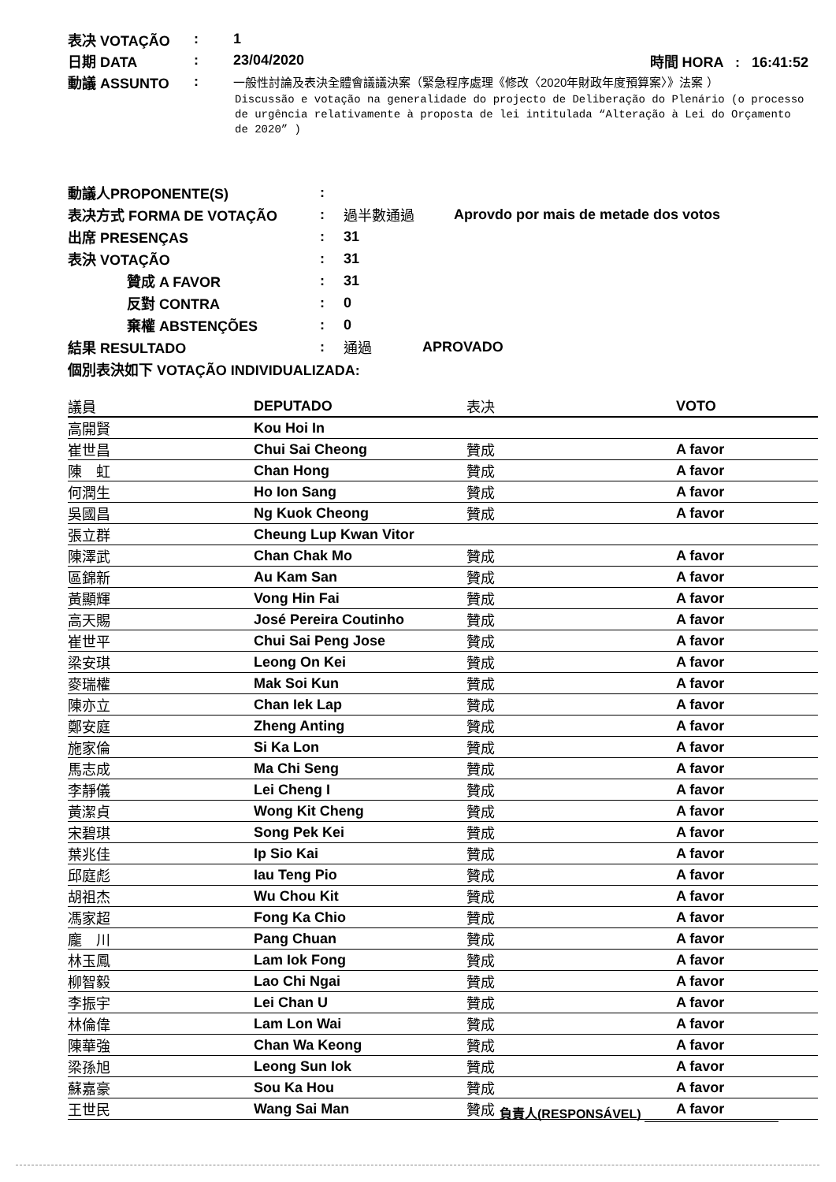表决 VOTAÇÃO: 1
日期 DATA: 23/04/2020 時間 HORA : 16:41:52
動議 ASSUNTO: 一般性討論及表決全體會議議決案（緊急程序處理《修改〈2020年財政年度預算案〉》法案 ）
Discussão e votação na generalidade do projecto de Deliberação do Plenário (o processo de urgência relativamente à proposta de lei intitulada “Alteração à Lei do Orçamento de 2020” )
動議人PROPONENTE(S):
表决方式 FORMA DE VOTAÇÃO: 過半數通過 Aprovdo por mais de metade dos votos
出席 PRESENÇAS: 31
表決 VOTAÇÃO: 31
贊成 A FAVOR: 31
反對 CONTRA: 0
棄權 ABSTENÇÕES: 0
結果 RESULTADO: 通過 APROVADO
個別表決如下 VOTAÇÃO INDIVIDUALIZADA:
| 議員 | DEPUTADO | 表决 | VOTO |
| --- | --- | --- | --- |
| 高開賢 | Kou Hoi In | | |
| 崔世昌 | Chui Sai Cheong | 贊成 | A favor |
| 陳 虹 | Chan Hong | 贊成 | A favor |
| 何潤生 | Ho Ion Sang | 贊成 | A favor |
| 吳國昌 | Ng Kuok Cheong | 贊成 | A favor |
| 張立群 | Cheung Lup Kwan Vitor | | |
| 陳澤武 | Chan Chak Mo | 贊成 | A favor |
| 區錦新 | Au Kam San | 贊成 | A favor |
| 黃顯輝 | Vong Hin Fai | 贊成 | A favor |
| 高天賜 | José Pereira Coutinho | 贊成 | A favor |
| 崔世平 | Chui Sai Peng Jose | 贊成 | A favor |
| 梁安琪 | Leong On Kei | 贊成 | A favor |
| 麥瑞權 | Mak Soi Kun | 贊成 | A favor |
| 陳亦立 | Chan Iek Lap | 贊成 | A favor |
| 鄭安庭 | Zheng Anting | 贊成 | A favor |
| 施家倫 | Si Ka Lon | 贊成 | A favor |
| 馬志成 | Ma Chi Seng | 贊成 | A favor |
| 李靜儀 | Lei Cheng I | 贊成 | A favor |
| 黃潔貞 | Wong Kit Cheng | 贊成 | A favor |
| 宋碧琪 | Song Pek Kei | 贊成 | A favor |
| 葉兆佳 | Ip Sio Kai | 贊成 | A favor |
| 邱庭彪 | Iau Teng Pio | 贊成 | A favor |
| 胡祖杰 | Wu Chou Kit | 贊成 | A favor |
| 馮家超 | Fong Ka Chio | 贊成 | A favor |
| 龐 川 | Pang Chuan | 贊成 | A favor |
| 林玉鳳 | Lam Iok Fong | 贊成 | A favor |
| 柳智毅 | Lao Chi Ngai | 贊成 | A favor |
| 李振宇 | Lei Chan U | 贊成 | A favor |
| 林倫偉 | Lam Lon Wai | 贊成 | A favor |
| 陳華強 | Chan Wa Keong | 贊成 | A favor |
| 梁孫旭 | Leong Sun Iok | 贊成 | A favor |
| 蘇嘉豪 | Sou Ka Hou | 贊成 | A favor |
| 王世民 | Wang Sai Man | 贊成 | A favor |
負責人(RESPONSÁVEL)